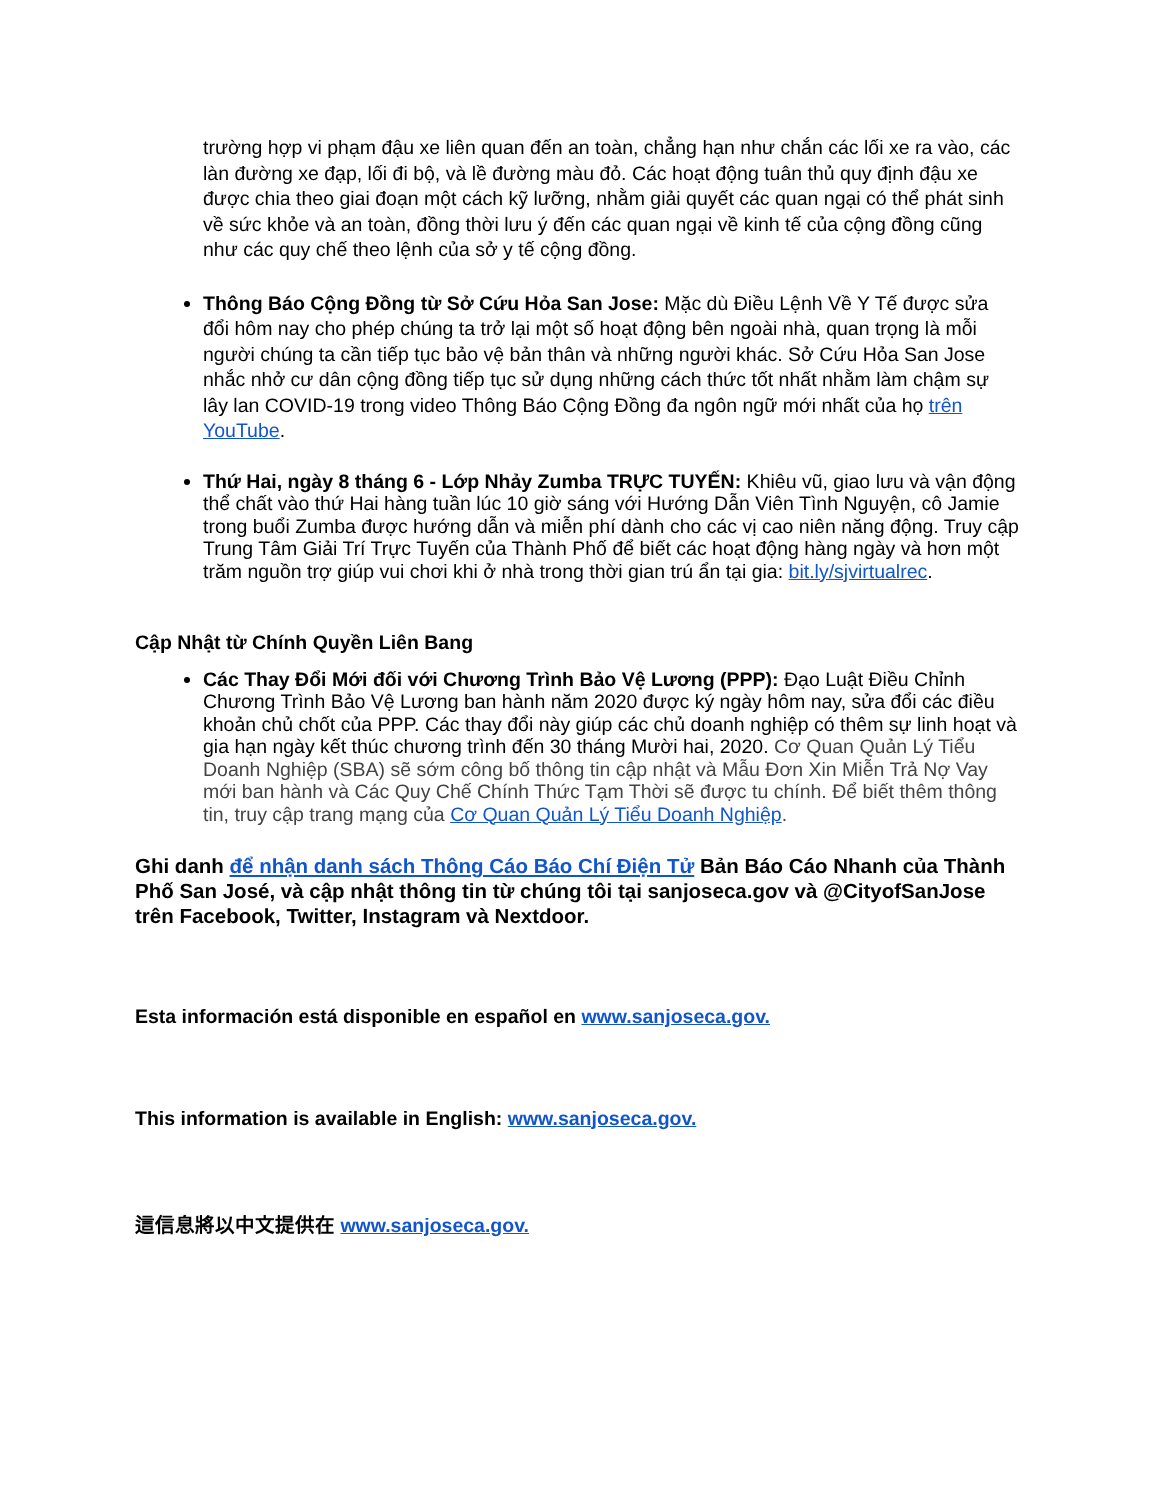trường hợp vi phạm đậu xe liên quan đến an toàn, chẳng hạn như chắn các lối xe ra vào, các làn đường xe đạp, lối đi bộ, và lề đường màu đỏ. Các hoạt động tuân thủ quy định đậu xe được chia theo giai đoạn một cách kỹ lưỡng, nhằm giải quyết các quan ngại có thể phát sinh về sức khỏe và an toàn, đồng thời lưu ý đến các quan ngại về kinh tế của cộng đồng cũng như các quy chế theo lệnh của sở y tế cộng đồng.
Thông Báo Cộng Đồng từ Sở Cứu Hỏa San Jose: Mặc dù Điều Lệnh Về Y Tế được sửa đổi hôm nay cho phép chúng ta trở lại một số hoạt động bên ngoài nhà, quan trọng là mỗi người chúng ta cần tiếp tục bảo vệ bản thân và những người khác. Sở Cứu Hỏa San Jose nhắc nhở cư dân cộng đồng tiếp tục sử dụng những cách thức tốt nhất nhằm làm chậm sự lây lan COVID-19 trong video Thông Báo Cộng Đồng đa ngôn ngữ mới nhất của họ trên YouTube.
Thứ Hai, ngày 8 tháng 6 - Lớp Nhảy Zumba TRỰC TUYẾN: Khiêu vũ, giao lưu và vận động thể chất vào thứ Hai hàng tuần lúc 10 giờ sáng với Hướng Dẫn Viên Tình Nguyện, cô Jamie trong buổi Zumba được hướng dẫn và miễn phí dành cho các vị cao niên năng động. Truy cập Trung Tâm Giải Trí Trực Tuyến của Thành Phố để biết các hoạt động hàng ngày và hơn một trăm nguồn trợ giúp vui chơi khi ở nhà trong thời gian trú ẩn tại gia: bit.ly/sjvirtualrec.
Cập Nhật từ Chính Quyền Liên Bang
Các Thay Đổi Mới đối với Chương Trình Bảo Vệ Lương (PPP): Đạo Luật Điều Chỉnh Chương Trình Bảo Vệ Lương ban hành năm 2020 được ký ngày hôm nay, sửa đổi các điều khoản chủ chốt của PPP. Các thay đổi này giúp các chủ doanh nghiệp có thêm sự linh hoạt và gia hạn ngày kết thúc chương trình đến 30 tháng Mười hai, 2020. Cơ Quan Quản Lý Tiểu Doanh Nghiệp (SBA) sẽ sớm công bố thông tin cập nhật và Mẫu Đơn Xin Miễn Trả Nợ Vay mới ban hành và Các Quy Chế Chính Thức Tạm Thời sẽ được tu chính. Để biết thêm thông tin, truy cập trang mạng của Cơ Quan Quản Lý Tiểu Doanh Nghiệp.
Ghi danh để nhận danh sách Thông Cáo Báo Chí Điện Tử Bản Báo Cáo Nhanh của Thành Phố San José, và cập nhật thông tin từ chúng tôi tại sanjoseca.gov và @CityofSanJose trên Facebook, Twitter, Instagram và Nextdoor.
Esta información está disponible en español en www.sanjoseca.gov.
This information is available in English: www.sanjoseca.gov.
這信息將以中文提供在 www.sanjoseca.gov.